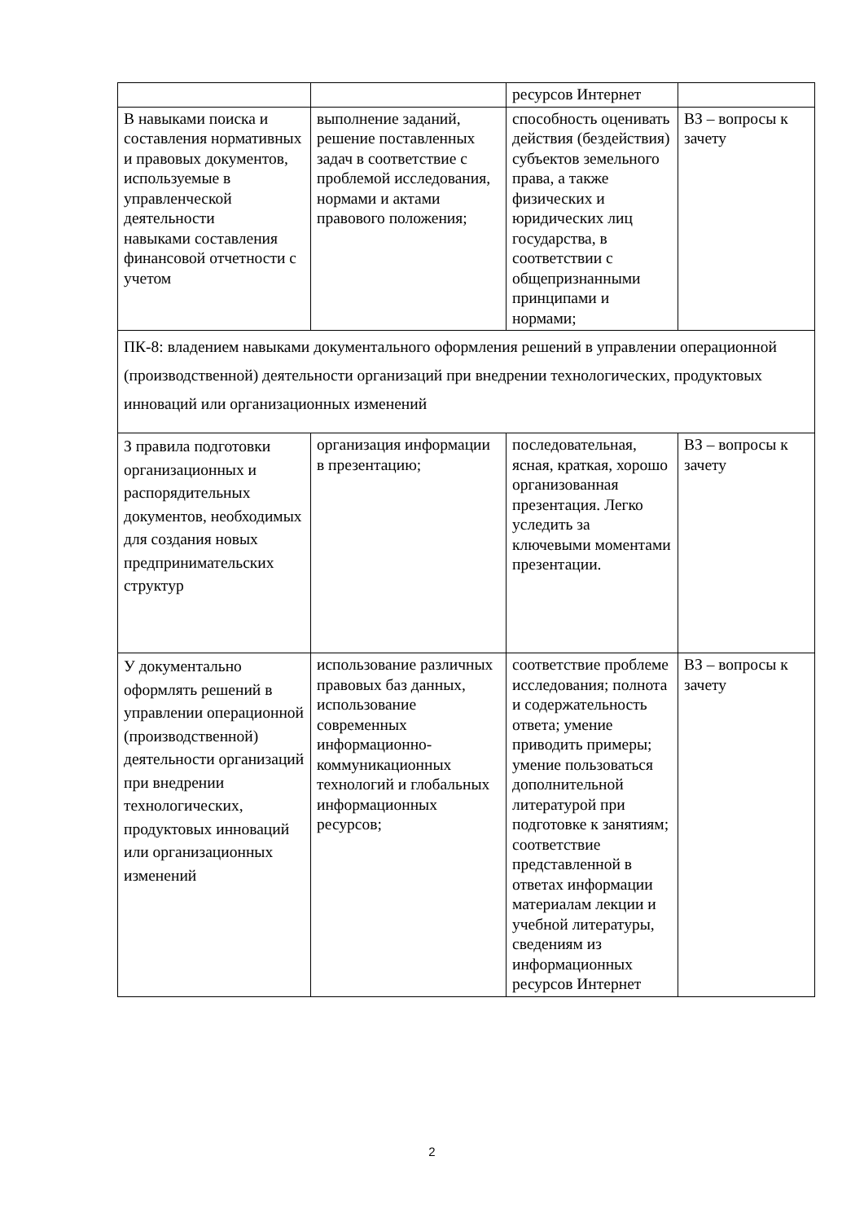| | | ресурсов Интернет | |
| В навыками поиска и составления нормативных и правовых документов, используемые в управленческой деятельности навыками составления финансовой отчетности с учетом | выполнение заданий, решение поставленных задач в соответствие с проблемой исследования, нормами и актами правового положения; | способность оценивать действия (бездействия) субъектов земельного права, а также физических и юридических лиц государства, в соответствии с общепризнанными принципами и нормами; | ВЗ – вопросы к зачету |
| ПК-8: владением навыками документального оформления решений в управлении операционной (производственной) деятельности организаций при внедрении технологических, продуктовых инноваций или организационных изменений | | | |
| З правила подготовки организационных и распорядительных документов, необходимых для создания новых предпринимательских структур | организация информации в презентацию; | последовательная, ясная, краткая, хорошо организованная презентация. Легко уследить за ключевыми моментами презентации. | ВЗ – вопросы к зачету |
| У документально оформлять решений в управлении операционной (производственной) деятельности организаций при внедрении технологических, продуктовых инноваций или организационных изменений | использование различных правовых баз данных, использование современных информационно-коммуникационных технологий и глобальных информационных ресурсов; | соответствие проблеме исследования; полнота и содержательность ответа; умение приводить примеры; умение пользоваться дополнительной литературой при подготовке к занятиям; соответствие представленной в ответах информации материалам лекции и учебной литературы, сведениям из информационных ресурсов Интернет | ВЗ – вопросы к зачету |
2